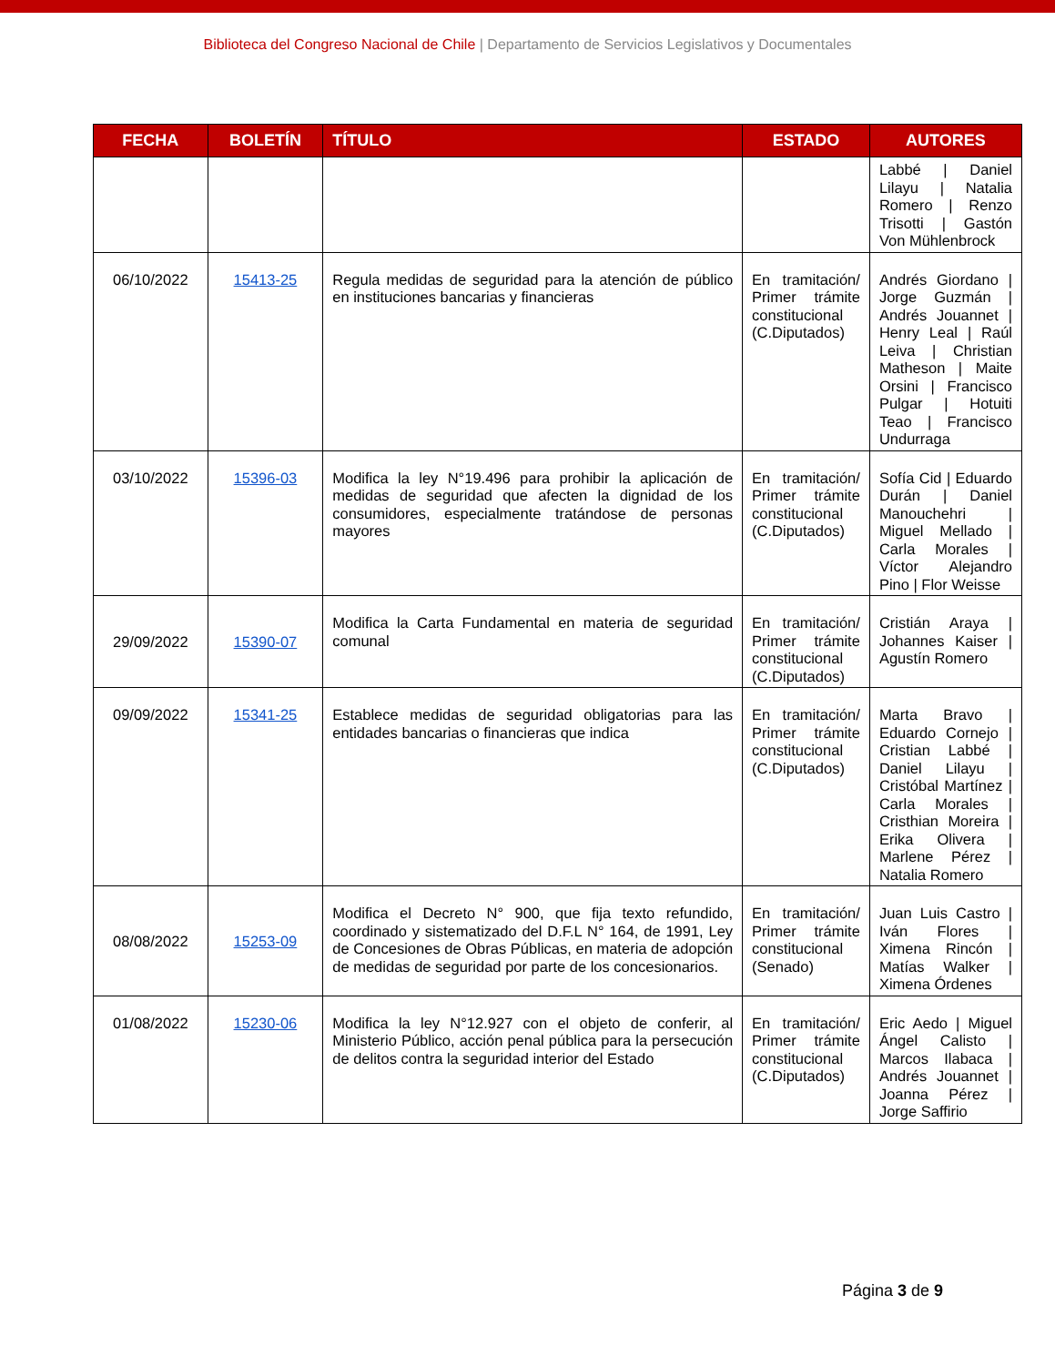Biblioteca del Congreso Nacional de Chile | Departamento de Servicios Legislativos y Documentales
| FECHA | BOLETÍN | TÍTULO | ESTADO | AUTORES |
| --- | --- | --- | --- | --- |
| | | | | Labbé / Daniel Lilayu / Natalia Romero / Renzo Trisotti / Gastón Von Mühlenbrock |
| 06/10/2022 | 15413-25 | Regula medidas de seguridad para la atención de público en instituciones bancarias y financieras | En tramitación/ Primer trámite constitucional (C.Diputados) | Andrés Giordano / Jorge Guzmán / Andrés Jouannet / Henry Leal / Raúl Leiva / Christian Matheson / Maite Orsini / Francisco Pulgar / Hotuiti Teao / Francisco Undurraga |
| 03/10/2022 | 15396-03 | Modifica la ley N°19.496 para prohibir la aplicación de medidas de seguridad que afecten la dignidad de los consumidores, especialmente tratándose de personas mayores | En tramitación/ Primer trámite constitucional (C.Diputados) | Sofía Cid / Eduardo Durán / Daniel Manouchehri / Miguel Mellado / Carla Morales / Víctor Alejandro Pino / Flor Weisse |
| 29/09/2022 | 15390-07 | Modifica la Carta Fundamental en materia de seguridad comunal | En tramitación/ Primer trámite constitucional (C.Diputados) | Cristián Araya / Johannes Kaiser / Agustín Romero |
| 09/09/2022 | 15341-25 | Establece medidas de seguridad obligatorias para las entidades bancarias o financieras que indica | En tramitación/ Primer trámite constitucional (C.Diputados) | Marta Bravo / Eduardo Cornejo / Cristian Labbé / Daniel Lilayu / Cristóbal Martínez / Carla Morales / Cristhian Moreira / Erika Olivera / Marlene Pérez / Natalia Romero |
| 08/08/2022 | 15253-09 | Modifica el Decreto N° 900, que fija texto refundido, coordinado y sistematizado del D.F.L N° 164, de 1991, Ley de Concesiones de Obras Públicas, en materia de adopción de medidas de seguridad por parte de los concesionarios. | En tramitación/ Primer trámite constitucional (Senado) | Juan Luis Castro / Iván Flores / Ximena Rincón / Matías Walker / Ximena Órdenes |
| 01/08/2022 | 15230-06 | Modifica la ley N°12.927 con el objeto de conferir, al Ministerio Público, acción penal pública para la persecución de delitos contra la seguridad interior del Estado | En tramitación/ Primer trámite constitucional (C.Diputados) | Eric Aedo / Miguel Ángel Calisto / Marcos Ilabaca / Andrés Jouannet / Joanna Pérez / Jorge Saffirio |
Página 3 de 9